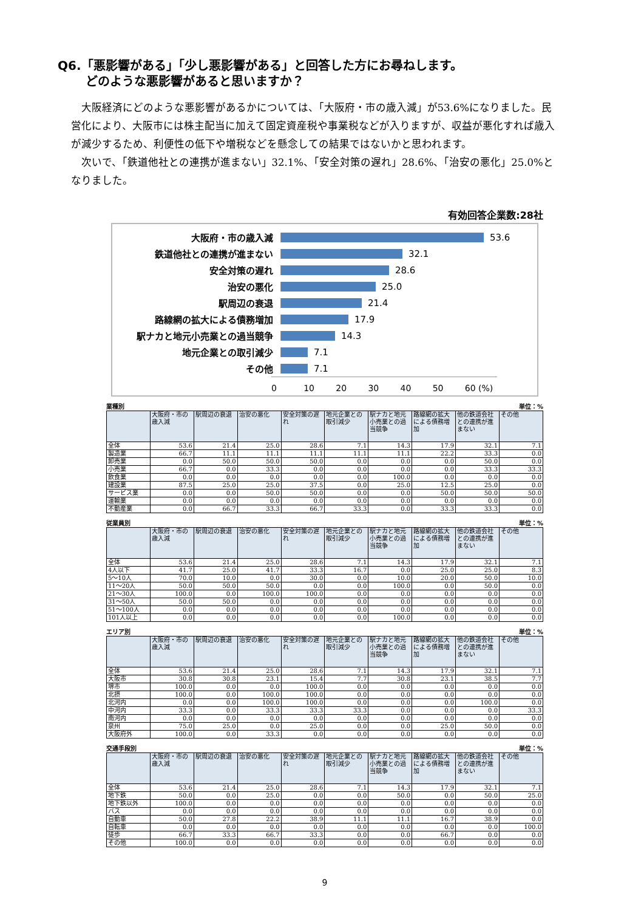Q6.「悪影響がある」「少し悪影響がある」と回答した方にお尋ねします。
どのような悪影響があると思いますか？
大阪経済にどのような悪影響があるかについては、「大阪府・市の歳入減」が53.6%になりました。民営化により、大阪市には株主配当に加えて固定資産税や事業税などが入りますが、収益が悪化すれば歳入が減少するため、利便性の低下や増税などを懸念しての結果ではないかと思われます。
次いで、「鉄道他社との連携が進まない」32.1%、「安全対策の遅れ」28.6%、「治安の悪化」25.0%となりました。
有効回答企業数:28社
大阪府・市の歳入減 53.6
鉄道他社との連携が進まない 32.1
安全対策の遅れ 28.6
治安の悪化 25.0
駅周辺の衰退 21.4
路線網の拡大による債務増加 17.9
駅ナカと地元小売業との過当競争 14.3
地元企業との取引減少 7.1
その他 7.1
0 10 20 30 40 50 60 (%)
業種別 単位：%
| | 大阪府・市の歳入減 | 駅周辺の衰退 | 治安の悪化 | 安全対策の遅れ | 地元企業との取引減少 | 駅ナカと地元小売業との過当競争 | 路線網の拡大による債務増加 | 他の鉄道会社との連携が進まない | その他 |
| --- | --- | --- | --- | --- | --- | --- | --- | --- | --- |
| 全体 | 53.6 | 21.4 | 25.0 | 28.6 | 7.1 | 14.3 | 17.9 | 32.1 | 7.1 |
| 製造業 | 66.7 | 11.1 | 11.1 | 11.1 | 11.1 | 11.1 | 22.2 | 33.3 | 0.0 |
| 卸売業 | 0.0 | 50.0 | 50.0 | 50.0 | 0.0 | 0.0 | 0.0 | 50.0 | 0.0 |
| 小売業 | 66.7 | 0.0 | 33.3 | 0.0 | 0.0 | 0.0 | 0.0 | 33.3 | 33.3 |
| 飲食業 | 0.0 | 0.0 | 0.0 | 0.0 | 0.0 | 100.0 | 0.0 | 0.0 | 0.0 |
| 建設業 | 87.5 | 25.0 | 25.0 | 37.5 | 0.0 | 25.0 | 12.5 | 25.0 | 0.0 |
| サービス業 | 0.0 | 0.0 | 50.0 | 50.0 | 0.0 | 0.0 | 50.0 | 50.0 | 50.0 |
| 運輸業 | 0.0 | 0.0 | 0.0 | 0.0 | 0.0 | 0.0 | 0.0 | 0.0 | 0.0 |
| 不動産業 | 0.0 | 66.7 | 33.3 | 66.7 | 33.3 | 0.0 | 33.3 | 33.3 | 0.0 |
従業員別 単位：%
| | 大阪府・市の歳入減 | 駅周辺の衰退 | 治安の悪化 | 安全対策の遅れ | 地元企業との取引減少 | 駅ナカと地元小売業との過当競争 | 路線網の拡大による債務増加 | 他の鉄道会社との連携が進まない | その他 |
| --- | --- | --- | --- | --- | --- | --- | --- | --- | --- |
| 全体 | 53.6 | 21.4 | 25.0 | 28.6 | 7.1 | 14.3 | 17.9 | 32.1 | 7.1 |
| 4人以下 | 41.7 | 25.0 | 41.7 | 33.3 | 16.7 | 0.0 | 25.0 | 25.0 | 8.3 |
| 5～10人 | 70.0 | 10.0 | 0.0 | 30.0 | 0.0 | 10.0 | 20.0 | 50.0 | 10.0 |
| 11～20人 | 50.0 | 50.0 | 50.0 | 0.0 | 0.0 | 100.0 | 0.0 | 50.0 | 0.0 |
| 21～30人 | 100.0 | 0.0 | 100.0 | 100.0 | 0.0 | 0.0 | 0.0 | 0.0 | 0.0 |
| 31～50人 | 50.0 | 50.0 | 0.0 | 0.0 | 0.0 | 0.0 | 0.0 | 0.0 | 0.0 |
| 51～100人 | 0.0 | 0.0 | 0.0 | 0.0 | 0.0 | 0.0 | 0.0 | 0.0 | 0.0 |
| 101人以上 | 0.0 | 0.0 | 0.0 | 0.0 | 0.0 | 100.0 | 0.0 | 0.0 | 0.0 |
エリア別 単位：%
| | 大阪府・市の歳入減 | 駅周辺の衰退 | 治安の悪化 | 安全対策の遅れ | 地元企業との取引減少 | 駅ナカと地元小売業との過当競争 | 路線網の拡大による債務増加 | 他の鉄道会社との連携が進まない | その他 |
| --- | --- | --- | --- | --- | --- | --- | --- | --- | --- |
| 全体 | 53.6 | 21.4 | 25.0 | 28.6 | 7.1 | 14.3 | 17.9 | 32.1 | 7.1 |
| 大阪市 | 30.8 | 30.8 | 23.1 | 15.4 | 7.7 | 30.8 | 23.1 | 38.5 | 7.7 |
| 堺市 | 100.0 | 0.0 | 0.0 | 100.0 | 0.0 | 0.0 | 0.0 | 0.0 | 0.0 |
| 北摂 | 100.0 | 0.0 | 100.0 | 100.0 | 0.0 | 0.0 | 0.0 | 0.0 | 0.0 |
| 北河内 | 0.0 | 0.0 | 100.0 | 100.0 | 0.0 | 0.0 | 0.0 | 100.0 | 0.0 |
| 中河内 | 33.3 | 0.0 | 33.3 | 33.3 | 33.3 | 0.0 | 0.0 | 0.0 | 33.3 |
| 南河内 | 0.0 | 0.0 | 0.0 | 0.0 | 0.0 | 0.0 | 0.0 | 0.0 | 0.0 |
| 泉州 | 75.0 | 25.0 | 0.0 | 25.0 | 0.0 | 0.0 | 25.0 | 50.0 | 0.0 |
| 大阪府外 | 100.0 | 0.0 | 33.3 | 0.0 | 0.0 | 0.0 | 0.0 | 0.0 | 0.0 |
交通手段別 単位：%
| | 大阪府・市の歳入減 | 駅周辺の衰退 | 治安の悪化 | 安全対策の遅れ | 地元企業との取引減少 | 駅ナカと地元小売業との過当競争 | 路線網の拡大による債務増加 | 他の鉄道会社との連携が進まない | その他 |
| --- | --- | --- | --- | --- | --- | --- | --- | --- | --- |
| 全体 | 53.6 | 21.4 | 25.0 | 28.6 | 7.1 | 14.3 | 17.9 | 32.1 | 7.1 |
| 地下鉄 | 50.0 | 0.0 | 25.0 | 0.0 | 0.0 | 50.0 | 0.0 | 50.0 | 25.0 |
| 地下鉄以外 | 100.0 | 0.0 | 0.0 | 0.0 | 0.0 | 0.0 | 0.0 | 0.0 | 0.0 |
| バス | 0.0 | 0.0 | 0.0 | 0.0 | 0.0 | 0.0 | 0.0 | 0.0 | 0.0 |
| 自動車 | 50.0 | 27.8 | 22.2 | 38.9 | 11.1 | 11.1 | 16.7 | 38.9 | 0.0 |
| 自転車 | 0.0 | 0.0 | 0.0 | 0.0 | 0.0 | 0.0 | 0.0 | 0.0 | 100.0 |
| 徒歩 | 66.7 | 33.3 | 66.7 | 33.3 | 0.0 | 0.0 | 66.7 | 0.0 | 0.0 |
| その他 | 100.0 | 0.0 | 0.0 | 0.0 | 0.0 | 0.0 | 0.0 | 0.0 | 0.0 |
9